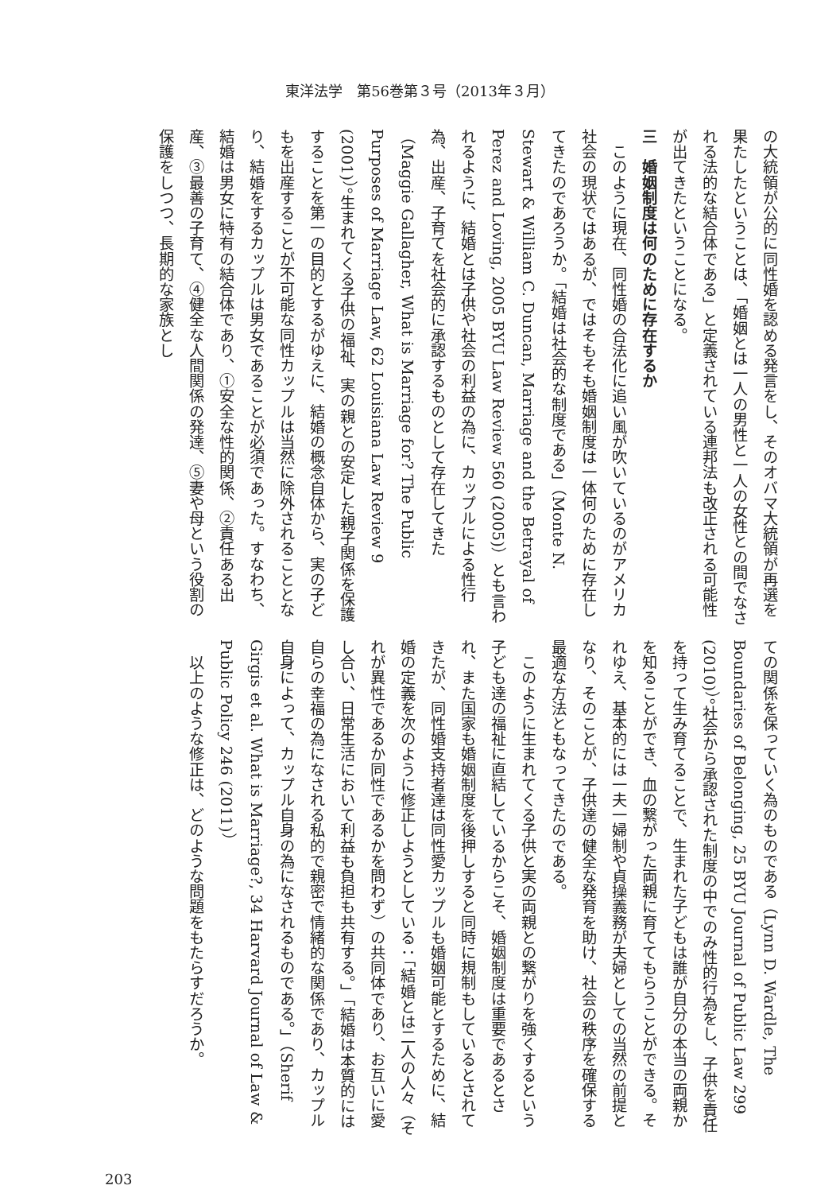東洋法学　第56巻第３号（2013年３月）
の大統領が公的に同性婚を認める発言をし、そのオバマ大統領が再選を果たしたということは、「婚姻とは一人の男性と一人の女性との間でなされる法的な結合体である」と定義されている連邦法も改正される可能性が出てきたということになる。
三　婚姻制度は何のために存在するか
　このように現在、同性婚の合法化に追い風が吹いているのがアメリカ社会の現状ではあるが、ではそもそも婚姻制度は一体何のために存在してきたのであろうか。「結婚は社会的な制度である」（Monte N. Stewart & William C. Duncan, Marriage and the Betrayal of Perez and Loving, 2005 BYU Law Review 560 (2005)）とも言われるように、結婚とは子供や社会の利益の為に、カップルによる性行為、出産、子育てを社会的に承認するものとして存在してきた（Maggie Gallagher, What is Marriage for? The Public Purposes of Marriage Law, 62 Louisiana Law Review 9 (2001)）。生まれてくる子供の福祉、実の親との安定した親子関係を保護することを第一の目的とするがゆえに、結婚の概念自体から、実の子どもを出産することが不可能な同性カップルは当然に除外されることとなり、結婚をするカップルは男女であることが必須であった。すなわち、結婚は男女に特有の結合体であり、①安全な性的関係、②責任ある出産、③最善の子育て、④健全な人間関係の発達、⑤妻や母という役割の保護をしつつ、長期的な家族とし
ての関係を保っていく為のものである（Lynn D. Wardle, The Boundaries of Belonging, 25 BYU Journal of Public Law 299 (2010)）。社会から承認された制度の中でのみ性的行為をし、子供を責任を持って生み育てることで、生まれた子どもは誰が自分の本当の両親かを知ることができ、血の繋がった両親に育ててもらうことができる。それゆえ、基本的には一夫一婦制や貞操義務が夫婦としての当然の前提となり、そのことが、子供達の健全な発育を助け、社会の秩序を確保する最適な方法ともなってきたのである。
　このように生まれてくる子供と実の両親との繋がりを強くするという子ども達の福祉に直結しているからこそ、婚姻制度は重要であるとされ、また国家も婚姻制度を後押しすると同時に規制もしているとされてきたが、同性婚支持者達は同性愛カップルも婚姻可能とするために、結婚の定義を次のように修正しようとしている：「結婚とは二人の人々（それが異性であるか同性であるかを問わず）の共同体であり、お互いに愛し合い、日常生活において利益も負担も共有する。」「結婚は本質的には自らの幸福の為になされる私的で親密で情緒的な関係であり、カップル自身によって、カップル自身の為になされるものである。」（Sherif Girgis et al. What is Marriage?, 34 Harvard Journal of Law & Public Policy 246 (2011)）
　以上のような修正は、どのような問題をもたらすだろうか。
203